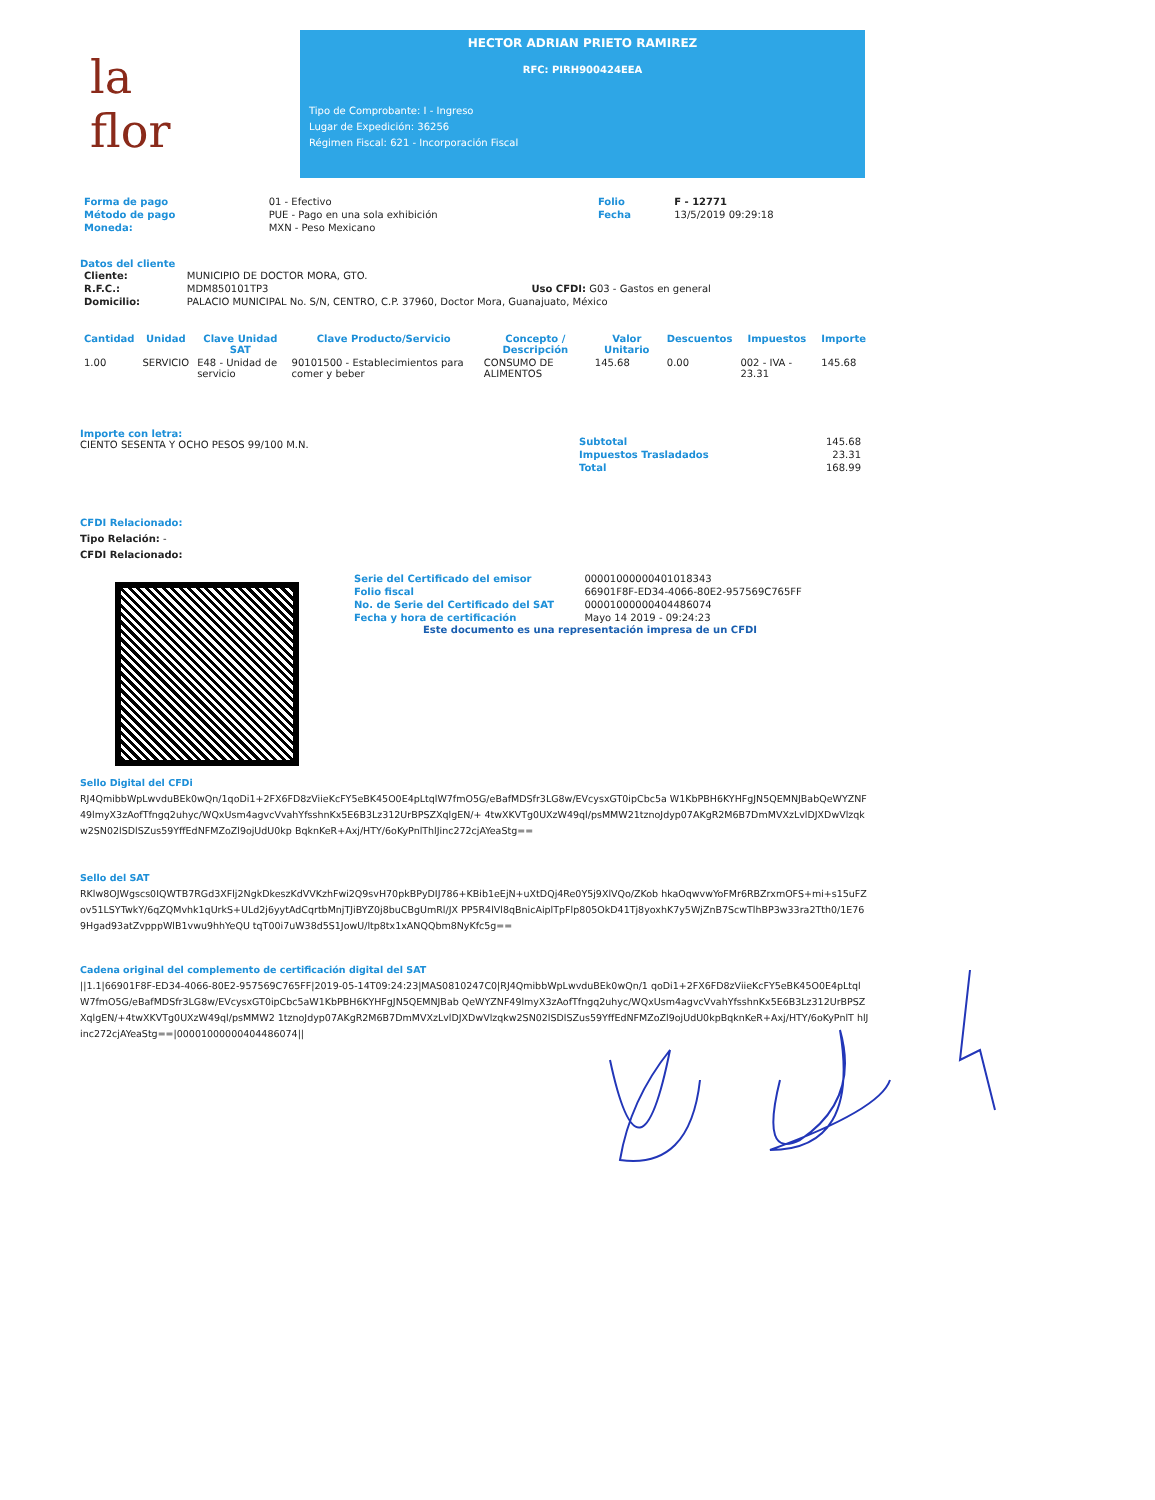la
flor
HECTOR ADRIAN PRIETO RAMIREZ
RFC: PIRH900424EEA
Tipo de Comprobante: I - Ingreso
Lugar de Expedición: 36256
Régimen Fiscal: 621 - Incorporación Fiscal
| Forma de pago | 01 - Efectivo | Folio | F - 12771 |
| Método de pago | PUE - Pago en una sola exhibición | Fecha | 13/5/2019 09:29:18 |
| Moneda: | MXN - Peso Mexicano | | |
Datos del cliente
| Cliente: | MUNICIPIO DE DOCTOR MORA, GTO. | |
| R.F.C.: | MDM850101TP3 | Uso CFDI: G03 - Gastos en general |
| Domicilio: | PALACIO MUNICIPAL No. S/N, CENTRO, C.P. 37960, Doctor Mora, Guanajuato, México | |
| Cantidad | Unidad | Clave Unidad SAT | Clave Producto/Servicio | Concepto / Descripción | Valor Unitario | Descuentos | Impuestos | Importe |
| --- | --- | --- | --- | --- | --- | --- | --- | --- |
| 1.00 | SERVICIO | E48 - Unidad de servicio | 90101500 - Establecimientos para comer y beber | CONSUMO DE ALIMENTOS | 145.68 | 0.00 | 002 - IVA - 23.31 | 145.68 |
Importe con letra:
CIENTO SESENTA Y OCHO PESOS 99/100 M.N.
| Subtotal | 145.68 |
| Impuestos Trasladados | 23.31 |
| Total | 168.99 |
CFDI Relacionado:
Tipo Relación: -
CFDI Relacionado:
| Serie del Certificado del emisor | 00001000000401018343 |
| Folio fiscal | 66901F8F-ED34-4066-80E2-957569C765FF |
| No. de Serie del Certificado del SAT | 00001000000404486074 |
| Fecha y hora de certificación | Mayo 14 2019 - 09:24:23 |
Este documento es una representación impresa de un CFDI
Sello Digital del CFDi
RJ4QmibbWpLwvduBEk0wQn/1qoDi1+2FX6FD8zViieKcFY5eBK45O0E4pLtqlW7fmO5G/eBafMDSfr3LG8w/EVcysxGT0ipCbc5a W1KbPBH6KYHFgJN5QEMNJBabQeWYZNF49lmyX3zAofTfngq2uhyc/WQxUsm4agvcVvahYfsshnKx5E6B3Lz312UrBPSZXqlgEN/+ 4twXKVTg0UXzW49ql/psMMW21tznoJdyp07AKgR2M6B7DmMVXzLvlDJXDwVlzqkw2SN02lSDlSZus59YffEdNFMZoZl9ojUdU0kp BqknKeR+Axj/HTY/6oKyPnlThlJinc272cjAYeaStg==
Sello del SAT
RKlw8OJWgscs0IQWTB7RGd3XFlj2NgkDkeszKdVVKzhFwi2Q9svH70pkBPyDIJ786+KBib1eEjN+uXtDQj4Re0Y5j9XlVQo/ZKob hkaOqwvwYoFMr6RBZrxmOFS+mi+s15uFZov51LSYTwkY/6qZQMvhk1qUrkS+ULd2j6yytAdCqrtbMnjTJiBYZ0j8buCBgUmRl/JX PP5R4lVl8qBnicAiplTpFlp805OkD41Tj8yoxhK7y5WjZnB7ScwTlhBP3w33ra2Tth0/1E769Hgad93atZvpppWlB1vwu9hhYeQU tqT00i7uW38d5S1JowU/ltp8tx1xANQQbm8NyKfc5g==
Cadena original del complemento de certificación digital del SAT
||1.1|66901F8F-ED34-4066-80E2-957569C765FF|2019-05-14T09:24:23|MAS0810247C0|RJ4QmibbWpLwvduBEk0wQn/1 qoDi1+2FX6FD8zViieKcFY5eBK45O0E4pLtqlW7fmO5G/eBafMDSfr3LG8w/EVcysxGT0ipCbc5aW1KbPBH6KYHFgJN5QEMNJBab QeWYZNF49lmyX3zAofTfngq2uhyc/WQxUsm4agvcVvahYfsshnKx5E6B3Lz312UrBPSZXqlgEN/+4twXKVTg0UXzW49ql/psMMW2 1tznoJdyp07AKgR2M6B7DmMVXzLvlDJXDwVlzqkw2SN02lSDlSZus59YffEdNFMZoZl9ojUdU0kpBqknKeR+Axj/HTY/6oKyPnlT hlJinc272cjAYeaStg==|00001000000404486074||